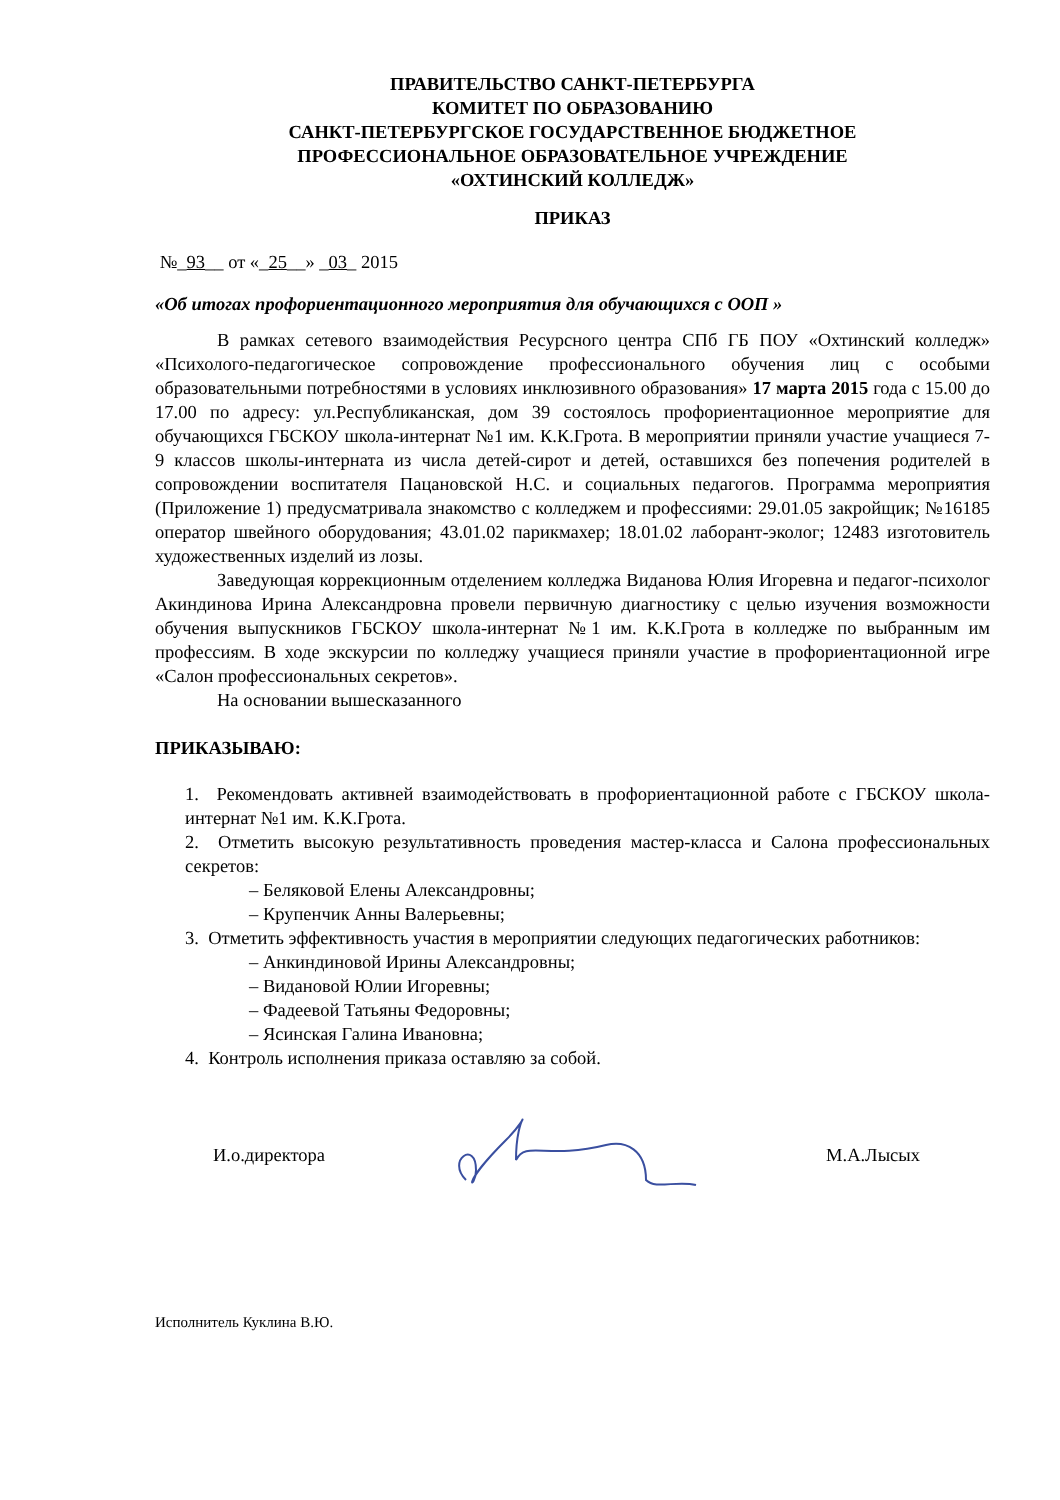ПРАВИТЕЛЬСТВО САНКТ-ПЕТЕРБУРГА
КОМИТЕТ ПО ОБРАЗОВАНИЮ
САНКТ-ПЕТЕРБУРГСКОЕ ГОСУДАРСТВЕННОЕ БЮДЖЕТНОЕ
ПРОФЕССИОНАЛЬНОЕ ОБРАЗОВАТЕЛЬНОЕ УЧРЕЖДЕНИЕ
«ОХТИНСКИЙ КОЛЛЕДЖ»
ПРИКАЗ
№_93__ от «_25__» _03_ 2015
«Об итогах профориентационного мероприятия для обучающихся с ООП »
В рамках сетевого взаимодействия Ресурсного центра СПб ГБ ПОУ «Охтинский колледж» «Психолого-педагогическое сопровождение профессионального обучения лиц с особыми образовательными потребностями в условиях инклюзивного образования» 17 марта 2015 года с 15.00 до 17.00 по адресу: ул.Республиканская, дом 39 состоялось профориентационное мероприятие для обучающихся ГБСКОУ школа-интернат №1 им. К.К.Грота. В мероприятии приняли участие учащиеся 7-9 классов школы-интерната из числа детей-сирот и детей, оставшихся без попечения родителей в сопровождении воспитателя Пацановской Н.С. и социальных педагогов. Программа мероприятия (Приложение 1) предусматривала знакомство с колледжем и профессиями: 29.01.05 закройщик; №16185 оператор швейного оборудования; 43.01.02 парикмахер; 18.01.02 лаборант-эколог; 12483 изготовитель художественных изделий из лозы.
Заведующая коррекционным отделением колледжа Виданова Юлия Игоревна и педагог-психолог Акиндинова Ирина Александровна провели первичную диагностику с целью изучения возможности обучения выпускников ГБСКОУ школа-интернат №1 им. К.К.Грота в колледже по выбранным им профессиям. В ходе экскурсии по колледжу учащиеся приняли участие в профориентационной игре «Салон профессиональных секретов».
На основании вышесказанного
ПРИКАЗЫВАЮ:
1. Рекомендовать активней взаимодействовать в профориентационной работе с ГБСКОУ школа-интернат №1 им. К.К.Грота.
2. Отметить высокую результативность проведения мастер-класса и Салона профессиональных секретов:
– Беляковой Елены Александровны;
– Крупенчик Анны Валерьевны;
3. Отметить эффективность участия в мероприятии следующих педагогических работников:
– Анкиндиновой Ирины Александровны;
– Видановой Юлии Игоревны;
– Фадеевой Татьяны Федоровны;
– Ясинская Галина Ивановна;
4. Контроль исполнения приказа оставляю за собой.
И.о.директора М.А.Лысых
Исполнитель Куклина В.Ю.